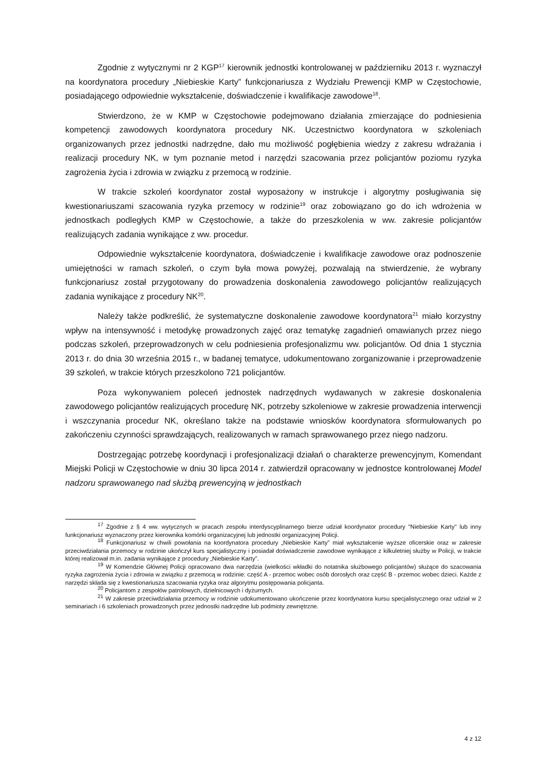Zgodnie z wytycznymi nr 2 KGP<sup>17</sup> kierownik jednostki kontrolowanej w październiku 2013 r. wyznaczył na koordynatora procedury „Niebieskie Karty” funkcjonariusza z Wydziału Prewencji KMP w Częstochowie, posiadającego odpowiednie wykształcenie, doświadczenie i kwalifikacje zawodowe<sup>18</sup>.
Stwierdzono, że w KMP w Częstochowie podejmowano działania zmierzające do podniesienia kompetencji zawodowych koordynatora procedury NK. Uczestnictwo koordynatora w szkoleniach organizowanych przez jednostki nadrzędne, dało mu możliwość pogłębienia wiedzy z zakresu wdrażania i realizacji procedury NK, w tym poznanie metod i narzędzi szacowania przez policjantów poziomu ryzyka zagrożenia życia i zdrowia w związku z przemocą w rodzinie.
W trakcie szkoleń koordynator został wyposażony w instrukcje i algorytmy posługiwania się kwestionariuszami szacowania ryzyka przemocy w rodzinie<sup>19</sup> oraz zobowiązano go do ich wdrożenia w jednostkach podległych KMP w Częstochowie, a także do przeszkolenia w ww. zakresie policjantów realizujących zadania wynikające z ww. procedur.
Odpowiednie wykształcenie koordynatora, doświadczenie i kwalifikacje zawodowe oraz podnoszenie umiejętności w ramach szkoleń, o czym była mowa powyżej, pozwalają na stwierdzenie, że wybrany funkcjonariusz został przygotowany do prowadzenia doskonalenia zawodowego policjantów realizujących zadania wynikające z procedury NK<sup>20</sup>.
Należy także podkreślić, że systematyczne doskonalenie zawodowe koordynatora<sup>21</sup> miało korzystny wpływ na intensywność i metodykę prowadzonych zajęć oraz tematykę zagadnień omawianych przez niego podczas szkoleń, przeprowadzonych w celu podniesienia profesjonalizmu ww. policjantów. Od dnia 1 stycznia 2013 r. do dnia 30 września 2015 r., w badanej tematyce, udokumentowano zorganizowanie i przeprowadzenie 39 szkoleń, w trakcie których przeszkolono 721 policjantów.
Poza wykonywaniem poleceń jednostek nadrzędnych wydawanych w zakresie doskonalenia zawodowego policjantów realizujących procedurę NK, potrzeby szkoleniowe w zakresie prowadzenia interwencji i wszczynania procedur NK, określano także na podstawie wniosków koordynatora sformułowanych po zakończeniu czynności sprawdzających, realizowanych w ramach sprawowanego przez niego nadzoru.
Dostrzegając potrzebę koordynacji i profesjonalizacji działań o charakterze prewencyjnym, Komendant Miejski Policji w Częstochowie w dniu 30 lipca 2014 r. zatwierdził opracowany w jednostce kontrolowanej Model nadzoru sprawowanego nad służbą prewencyjną w jednostkach
<sup>17</sup> Zgodnie z § 4 ww. wytycznych w pracach zespołu interdyscyplinarnego bierze udział koordynator procedury "Niebieskie Karty" lub inny funkcjonariusz wyznaczony przez kierownika komórki organizacyjnej lub jednostki organizacyjnej Policji.
<sup>18</sup> Funkcjonariusz w chwili powołania na koordynatora procedury „Niebieskie Karty” miał wykształcenie wyższe oficerskie oraz w zakresie przeciwdziałania przemocy w rodzinie ukończył kurs specjalistyczny i posiadał doświadczenie zawodowe wynikające z kilkuletniej służby w Policji, w trakcie której realizował m.in. zadania wynikające z procedury „Niebieskie Karty”.
<sup>19</sup> W Komendzie Głównej Policji opracowano dwa narzędzia (wielkości wkładki do notatnika służbowego policjantów) służące do szacowania ryzyka zagrożenia życia i zdrowia w związku z przemocą w rodzinie: część A - przemoc wobec osób dorosłych oraz część B - przemoc wobec dzieci. Każde z narzędzi składa się z kwestionariusza szacowania ryzyka oraz algorytmu postępowania policjanta.
<sup>20</sup> Policjantom z zespołów patrolowych, dzielnicowych i dyżurnych.
<sup>21</sup> W zakresie przeciwdziałania przemocy w rodzinie udokumentowano ukończenie przez koordynatora kursu specjalistycznego oraz udział w 2 seminariach i 6 szkoleniach prowadzonych przez jednostki nadrzędne lub podmioty zewnętrzne.
4 z 12